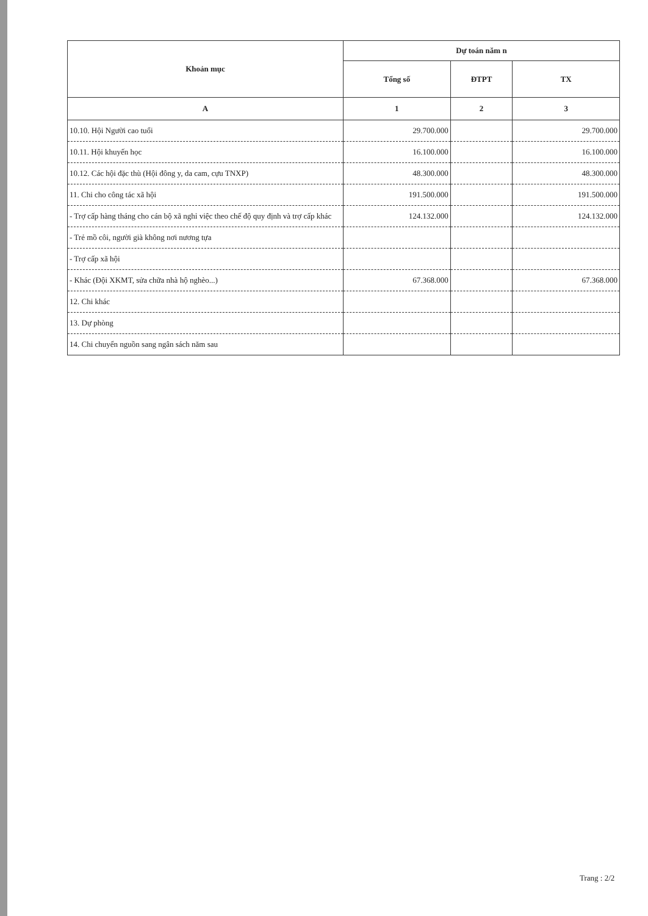| Khoản mục | Dự toán năm n | | |
| --- | --- | --- | --- |
| | Tổng số | ĐTPT | TX |
| A | 1 | 2 | 3 |
| 10.10. Hội Người cao tuổi | 29.700.000 | | 29.700.000 |
| 10.11. Hội khuyến học | 16.100.000 | | 16.100.000 |
| 10.12. Các hội đặc thù (Hội đông y, da cam, cựu TNXP) | 48.300.000 | | 48.300.000 |
| 11. Chi cho công tác xã hội | 191.500.000 | | 191.500.000 |
| - Trợ cấp hàng tháng cho cán bộ xã nghỉ việc theo chế độ quy định và trợ cấp khác | 124.132.000 | | 124.132.000 |
| - Trẻ mồ côi, người già không nơi nương tựa | | | |
| - Trợ cấp xã hội | | | |
| - Khác (Đội XKMT, sửa chữa nhà hộ nghèo...) | 67.368.000 | | 67.368.000 |
| 12. Chi khác | | | |
| 13. Dự phòng | | | |
| 14. Chi chuyển nguồn sang ngân sách năm sau | | | |
Trang : 2/2